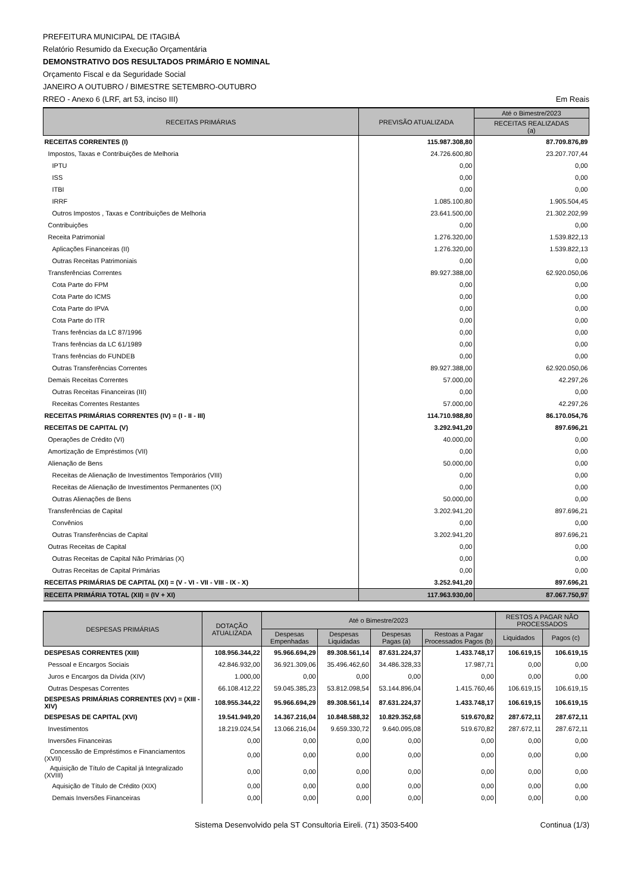PREFEITURA MUNICIPAL DE ITAGIBÁ
Relatório Resumido da Execução Orçamentária
DEMONSTRATIVO DOS RESULTADOS PRIMÁRIO E NOMINAL
Orçamento Fiscal e da Seguridade Social
JANEIRO A OUTUBRO / BIMESTRE SETEMBRO-OUTUBRO
RREO - Anexo 6 (LRF, art 53, inciso III) Em Reais
| RECEITAS PRIMÁRIAS | PREVISÃO ATUALIZADA | Até o Bimestre/2023 |
| --- | --- | --- |
| | | RECEITAS REALIZADAS (a) |
| RECEITAS CORRENTES (I) | 115.987.308,80 | 87.709.876,89 |
| Impostos, Taxas e Contribuições de Melhoria | 24.726.600,80 | 23.207.707,44 |
| IPTU | 0,00 | 0,00 |
| ISS | 0,00 | 0,00 |
| ITBI | 0,00 | 0,00 |
| IRRF | 1.085.100,80 | 1.905.504,45 |
| Outros Impostos , Taxas e Contribuições de Melhoria | 23.641.500,00 | 21.302.202,99 |
| Contribuições | 0,00 | 0,00 |
| Receita Patrimonial | 1.276.320,00 | 1.539.822,13 |
| Aplicações Financeiras (II) | 1.276.320,00 | 1.539.822,13 |
| Outras Receitas Patrimoniais | 0,00 | 0,00 |
| Transferências Correntes | 89.927.388,00 | 62.920.050,06 |
| Cota Parte do FPM | 0,00 | 0,00 |
| Cota Parte do ICMS | 0,00 | 0,00 |
| Cota Parte do IPVA | 0,00 | 0,00 |
| Cota Parte do ITR | 0,00 | 0,00 |
| Trans ferências da LC 87/1996 | 0,00 | 0,00 |
| Trans ferências da LC 61/1989 | 0,00 | 0,00 |
| Trans ferências do FUNDEB | 0,00 | 0,00 |
| Outras Transferências Correntes | 89.927.388,00 | 62.920.050,06 |
| Demais Receitas Correntes | 57.000,00 | 42.297,26 |
| Outras Receitas Financeiras (III) | 0,00 | 0,00 |
| Receitas Correntes Restantes | 57.000,00 | 42.297,26 |
| RECEITAS PRIMÁRIAS CORRENTES (IV) = (I - II - III) | 114.710.988,80 | 86.170.054,76 |
| RECEITAS DE CAPITAL (V) | 3.292.941,20 | 897.696,21 |
| Operações de Crédito (VI) | 40.000,00 | 0,00 |
| Amortização de Empréstimos (VII) | 0,00 | 0,00 |
| Alienação de Bens | 50.000,00 | 0,00 |
| Receitas de Alienação de Investimentos Temporários (VIII) | 0,00 | 0,00 |
| Receitas de Alienação de Investimentos Permanentes (IX) | 0,00 | 0,00 |
| Outras Alienações de Bens | 50.000,00 | 0,00 |
| Transferências de Capital | 3.202.941,20 | 897.696,21 |
| Convênios | 0,00 | 0,00 |
| Outras Transferências de Capital | 3.202.941,20 | 897.696,21 |
| Outras Receitas de Capital | 0,00 | 0,00 |
| Outras Receitas de Capital Não Primárias (X) | 0,00 | 0,00 |
| Outras Receitas de Capital Primárias | 0,00 | 0,00 |
| RECEITAS PRIMÁRIAS DE CAPITAL (XI) = (V - VI - VII - VIII - IX - X) | 3.252.941,20 | 897.696,21 |
| RECEITA PRIMÁRIA TOTAL (XII) = (IV + XI) | 117.963.930,00 | 87.067.750,97 |
| DESPESAS PRIMÁRIAS | DOTAÇÃO ATUALIZADA | Até o Bimestre/2023 | | | | RESTOS A PAGAR NÃO PROCESSADOS | |
| --- | --- | --- | --- | --- | --- | --- | --- |
| | | Despesas Empenhadas | Despesas Liquidadas | Despesas Pagas (a) | Restoas a Pagar Processados Pagos (b) | Liquidados | Pagos (c) |
| DESPESAS CORRENTES (XIII) | 108.956.344,22 | 95.966.694,29 | 89.308.561,14 | 87.631.224,37 | 1.433.748,17 | 106.619,15 | 106.619,15 |
| Pessoal e Encargos Sociais | 42.846.932,00 | 36.921.309,06 | 35.496.462,60 | 34.486.328,33 | 17.987,71 | 0,00 | 0,00 |
| Juros e Encargos da Dívida (XIV) | 1.000,00 | 0,00 | 0,00 | 0,00 | 0,00 | 0,00 | 0,00 |
| Outras Despesas Correntes | 66.108.412,22 | 59.045.385,23 | 53.812.098,54 | 53.144.896,04 | 1.415.760,46 | 106.619,15 | 106.619,15 |
| DESPESAS PRIMÁRIAS CORRENTES (XV) = (XIII - XIV) | 108.955.344,22 | 95.966.694,29 | 89.308.561,14 | 87.631.224,37 | 1.433.748,17 | 106.619,15 | 106.619,15 |
| DESPESAS DE CAPITAL (XVI) | 19.541.949,20 | 14.367.216,04 | 10.848.588,32 | 10.829.352,68 | 519.670,82 | 287.672,11 | 287.672,11 |
| Investimentos | 18.219.024,54 | 13.066.216,04 | 9.659.330,72 | 9.640.095,08 | 519.670,82 | 287.672,11 | 287.672,11 |
| Inversões Financeiras | 0,00 | 0,00 | 0,00 | 0,00 | 0,00 | 0,00 | 0,00 |
| Concessão de Empréstimos e Financiamentos (XVII) | 0,00 | 0,00 | 0,00 | 0,00 | 0,00 | 0,00 | 0,00 |
| Aquisição de Título de Capital já Integralizado (XVIII) | 0,00 | 0,00 | 0,00 | 0,00 | 0,00 | 0,00 | 0,00 |
| Aquisição de Título de Crédito (XIX) | 0,00 | 0,00 | 0,00 | 0,00 | 0,00 | 0,00 | 0,00 |
| Demais Inversões Financeiras | 0,00 | 0,00 | 0,00 | 0,00 | 0,00 | 0,00 | 0,00 |
Sistema Desenvolvido pela ST Consultoria Eireli. (71) 3503-5400 Continua (1/3)